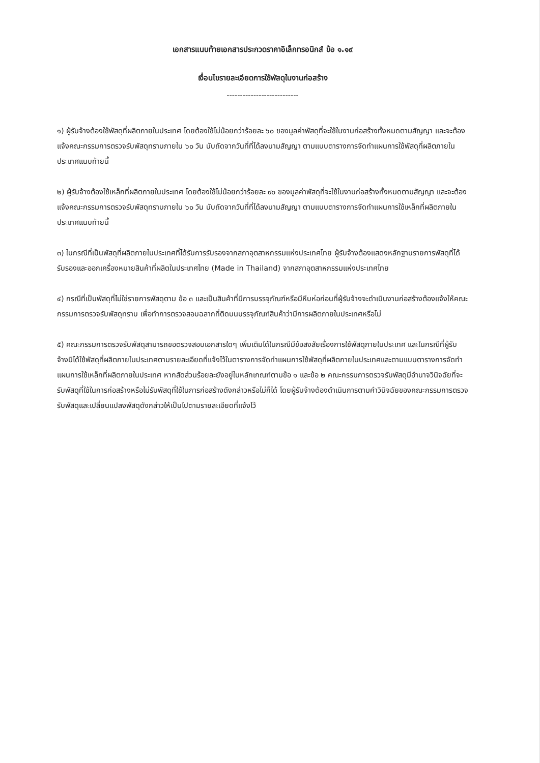เอกสารแนบท้ายเอกสารประกวดราคาอิเล็กทรอนิกส์ ข้อ ๑.๑๙
เงื่อนไขรายละเอียดการใช้พัสดุในงานก่อสร้าง
---------------------------
๑) ผู้รับจ้างต้องใช้พัสดุที่ผลิตภายในประเทศ โดยต้องใช้ไม่น้อยกว่าร้อยละ ๖๐ ของมูลค่าพัสดุที่จะใช้ในงานก่อสร้างทั้งหมดตามสัญญา และจะต้องแจ้งคณะกรรมการตรวจรับพัสดุทราบภายใน ๖๐ วัน นับถัดจากวันที่ที่ได้ลงนามสัญญา ตามแบบตารางการจัดทำแผนการใช้พัสดุที่ผลิตภายในประเทศแนบท้ายนี้
๒) ผู้รับจ้างต้องใช้เหล็กที่ผลิตภายในประเทศ โดยต้องใช้ไม่น้อยกว่าร้อยละ ๙๐ ของมูลค่าพัสดุที่จะใช้ในงานก่อสร้างทั้งหมดตามสัญญา และจะต้องแจ้งคณะกรรมการตรวจรับพัสดุทราบภายใน ๖๐ วัน นับถัดจากวันที่ที่ได้ลงนามสัญญา ตามแบบตารางการจัดทำแผนการใช้เหล็กที่ผลิตภายในประเทศแนบท้ายนี้
๓) ในกรณีที่เป็นพัสดุที่ผลิตภายในประเทศที่ได้รับการรับรองจากสภาอุตสาหกรรมแห่งประเทศไทย ผู้รับจ้างต้องแสดงหลักฐานรายการพัสดุที่ได้รับรองและออกเครื่องหมายสินค้าที่ผลิตในประเทศไทย (Made in Thailand) จากสภาอุตสาหกรรมแห่งประเทศไทย
๔) กรณีที่เป็นพัสดุที่ไม่ใช่รายการพัสดุตาม ข้อ ๓ และเป็นสินค้าที่มีการบรรจุภัณฑ์หรือมีหีบห่อก่อนที่ผู้รับจ้างจะดำเนินงานก่อสร้างต้องแจ้งให้คณะกรรมการตรวจรับพัสดุทราบ เพื่อทำการตรวจสอบฉลากที่ติดบนบรรจุภัณฑ์สินค้าว่ามีการผลิตภายในประเทศหรือไม่
๕) คณะกรรมการตรวจรับพัสดุสามารถขอตรวจสอบเอกสารใดๆ เพิ่มเติมได้ในกรณีมีข้อสงสัยเรื่องการใช้พัสดุภายในประเทศ และในกรณีที่ผู้รับจ้างมิได้ใช้พัสดุที่ผลิตภายในประเทศตามรายละเอียดที่แจ้งไว้ในตารางการจัดทำแผนการใช้พัสดุที่ผลิตภายในประเทศและตามแบบตารางการจัดทำแผนการใช้เหล็กที่ผลิตภายในประเทศ หากสัดส่วนร้อยละยังอยู่ในหลักเกณฑ์ตามข้อ ๑ และข้อ ๒ คณะกรรมการตรวจรับพัสดุมีอำนาจวินิจฉัยที่จะรับพัสดุที่ใช้ในการก่อสร้างหรือไม่รับพัสดุที่ใช้ในการก่อสร้างดังกล่าวหรือไม่ก็ได้ โดยผู้รับจ้างต้องดำเนินการตามคำวินิจฉัยของคณะกรรมการตรวจรับพัสดุและเปลี่ยนแปลงพัสดุดังกล่าวให้เป็นไปตามรายละเอียดที่แจ้งไว้